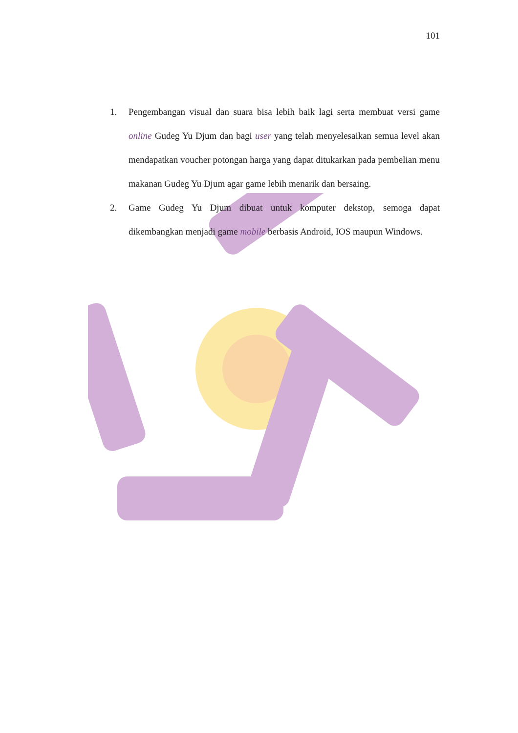101
1. Pengembangan visual dan suara bisa lebih baik lagi serta membuat versi game online Gudeg Yu Djum dan bagi user yang telah menyelesaikan semua level akan mendapatkan voucher potongan harga yang dapat ditukarkan pada pembelian menu makanan Gudeg Yu Djum agar game lebih menarik dan bersaing.
2. Game Gudeg Yu Djum dibuat untuk komputer dekstop, semoga dapat dikembangkan menjadi game mobile berbasis Android, IOS maupun Windows.